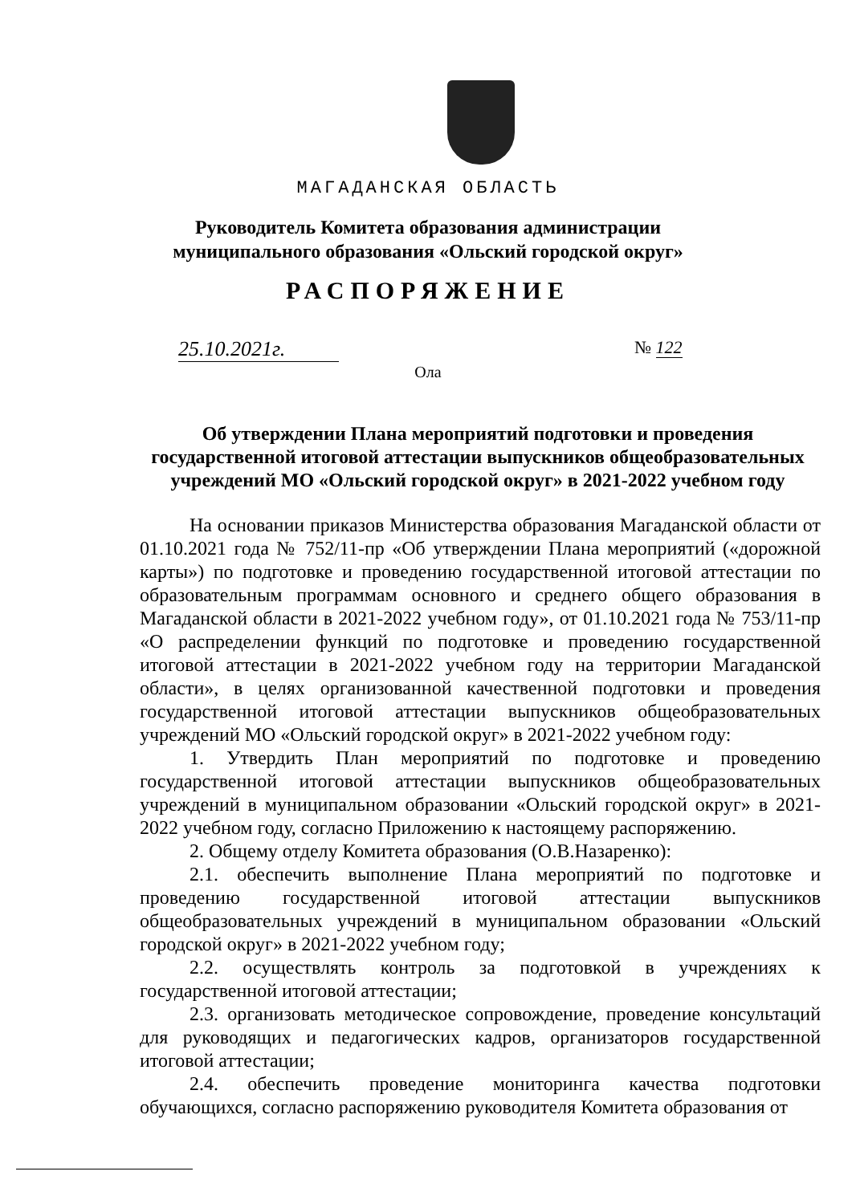МАГАДАНСКАЯ ОБЛАСТЬ
Руководитель Комитета образования администрации
муниципального образования «Ольский городской округ»
РАСПОРЯЖЕНИЕ
25.10.2021г. № 122
Ола
Об утверждении Плана мероприятий подготовки и проведения государственной итоговой аттестации выпускников общеобразовательных учреждений МО «Ольский городской округ» в 2021-2022 учебном году
На основании приказов Министерства образования Магаданской области от 01.10.2021 года № 752/11-пр «Об утверждении Плана мероприятий («дорожной карты») по подготовке и проведению государственной итоговой аттестации по образовательным программам основного и среднего общего образования в Магаданской области в 2021-2022 учебном году», от 01.10.2021 года № 753/11-пр «О распределении функций по подготовке и проведению государственной итоговой аттестации в 2021-2022 учебном году на территории Магаданской области», в целях организованной качественной подготовки и проведения государственной итоговой аттестации выпускников общеобразовательных учреждений МО «Ольский городской округ» в 2021-2022 учебном году:
1. Утвердить План мероприятий по подготовке и проведению государственной итоговой аттестации выпускников общеобразовательных учреждений в муниципальном образовании «Ольский городской округ» в 2021-2022 учебном году, согласно Приложению к настоящему распоряжению.
2. Общему отделу Комитета образования (О.В.Назаренко):
2.1. обеспечить выполнение Плана мероприятий по подготовке и проведению государственной итоговой аттестации выпускников общеобразовательных учреждений в муниципальном образовании «Ольский городской округ» в 2021-2022 учебном году;
2.2. осуществлять контроль за подготовкой в учреждениях к государственной итоговой аттестации;
2.3. организовать методическое сопровождение, проведение консультаций для руководящих и педагогических кадров, организаторов государственной итоговой аттестации;
2.4. обеспечить проведение мониторинга качества подготовки обучающихся, согласно распоряжению руководителя Комитета образования от